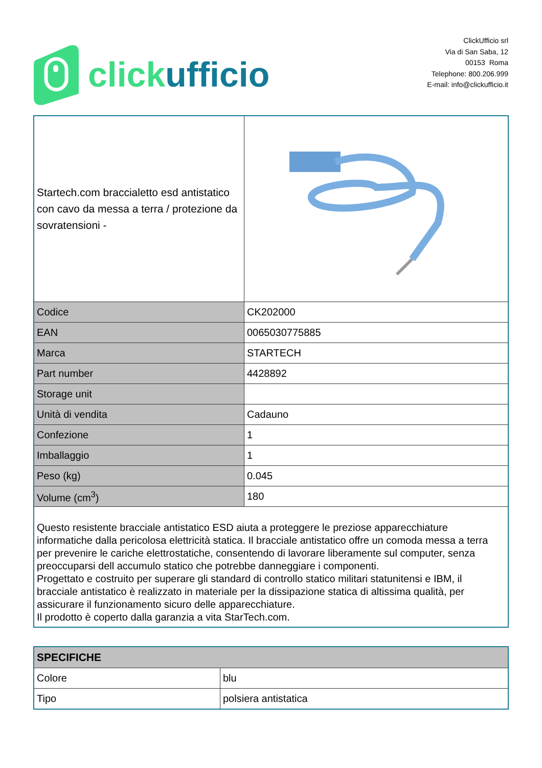click ufficio
ClickUfficio srl
Via di San Saba, 12
00153 Roma
Telephone: 800.206.999
E-mail: info@clickufficio.it
| Startech.com braccialetto esd antistatico con cavo da messa a terra / protezione da sovratensioni - | |
| Codice | CK202000 |
| EAN | 0065030775885 |
| Marca | STARTECH |
| Part number | 4428892 |
| Storage unit | |
| Unità di vendita | Cadauno |
| Confezione | 1 |
| Imballaggio | 1 |
| Peso (kg) | 0.045 |
| Volume (cm<sup>3</sup>) | 180 |
| Questo resistente bracciale antistatico ESD aiuta a proteggere le preziose apparecchiature informatiche dalla pericolosa elettricità statica. Il bracciale antistatico offre un comoda messa a terra per prevenire le cariche elettrostatiche, consentendo di lavorare liberamente sul computer, senza preoccuparsi dell accumulo statico che potrebbe danneggiare i componenti. Progettato e costruito per superare gli standard di controllo statico militari statunitensi e IBM, il bracciale antistatico è realizzato in materiale per la dissipazione statica di altissima qualità, per assicurare il funzionamento sicuro delle apparecchiature. Il prodotto è coperto dalla garanzia a vita StarTech.com. | |
| SPECIFICHE | |
| --- | --- |
| Colore | blu |
| Tipo | polsiera antistatica |